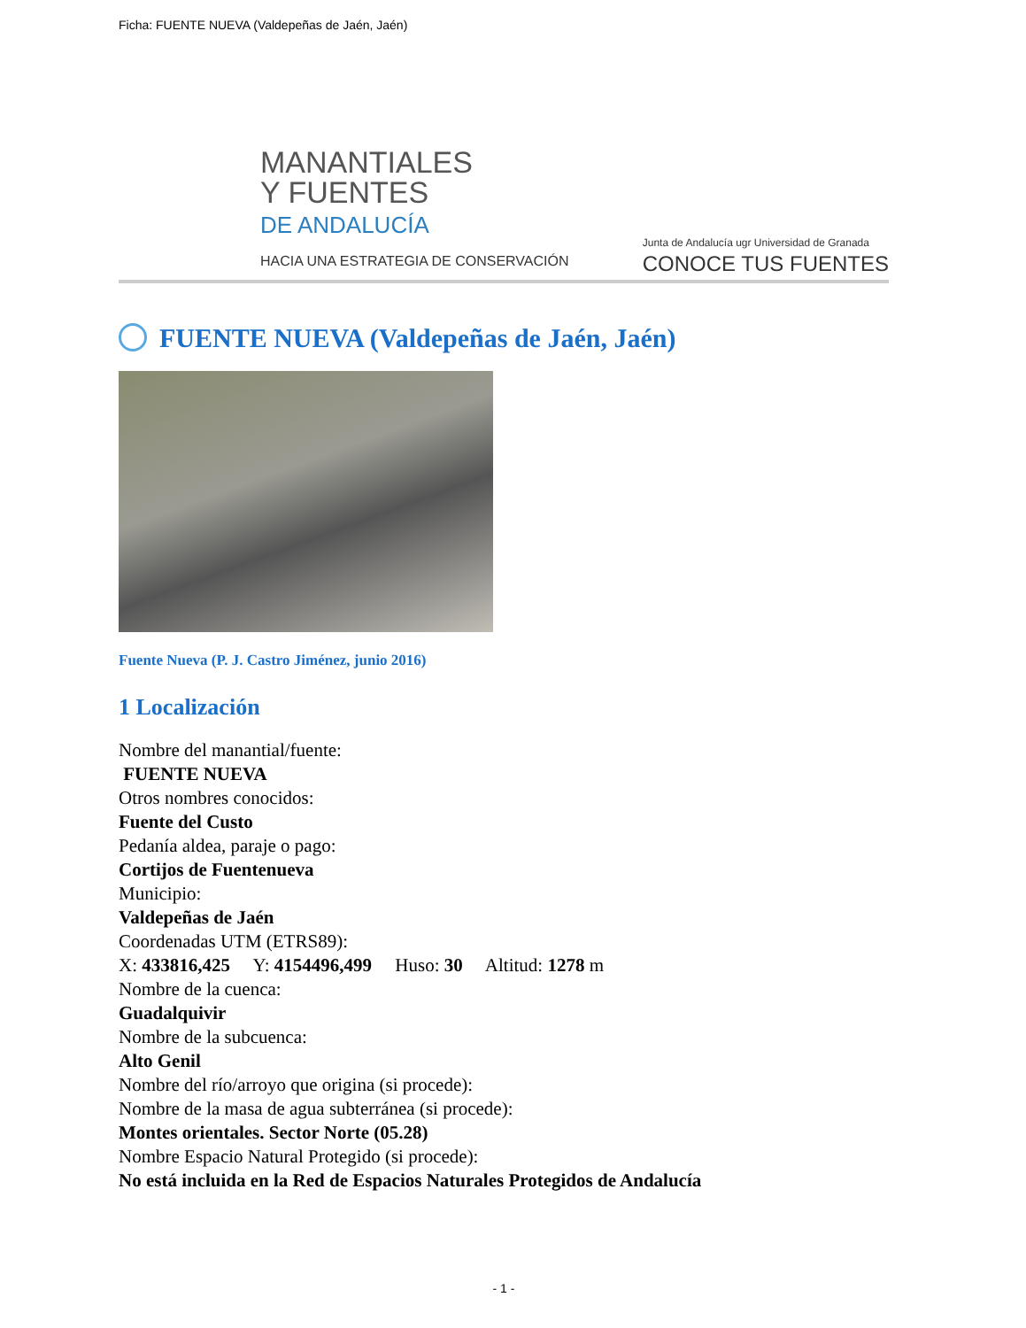Ficha: FUENTE NUEVA (Valdepeñas de Jaén, Jaén)
MANANTIALES
Y FUENTES
DE ANDALUCÍA
HACIA UNA ESTRATEGIA DE CONSERVACIÓN
Junta de Andalucía ugr Universidad de Granada
CONOCE TUS FUENTES
FUENTE NUEVA (Valdepeñas de Jaén, Jaén)
Fuente Nueva (P. J. Castro Jiménez, junio 2016)
1 Localización
Nombre del manantial/fuente:
FUENTE NUEVA
Otros nombres conocidos:
Fuente del Custo
Pedanía aldea, paraje o pago:
Cortijos de Fuentenueva
Municipio:
Valdepeñas de Jaén
Coordenadas UTM (ETRS89):
X: 433816,425 Y: 4154496,499 Huso: 30 Altitud: 1278 m
Nombre de la cuenca:
Guadalquivir
Nombre de la subcuenca:
Alto Genil
Nombre del río/arroyo que origina (si procede):
Nombre de la masa de agua subterránea (si procede):
Montes orientales. Sector Norte (05.28)
Nombre Espacio Natural Protegido (si procede):
No está incluida en la Red de Espacios Naturales Protegidos de Andalucía
- 1 -